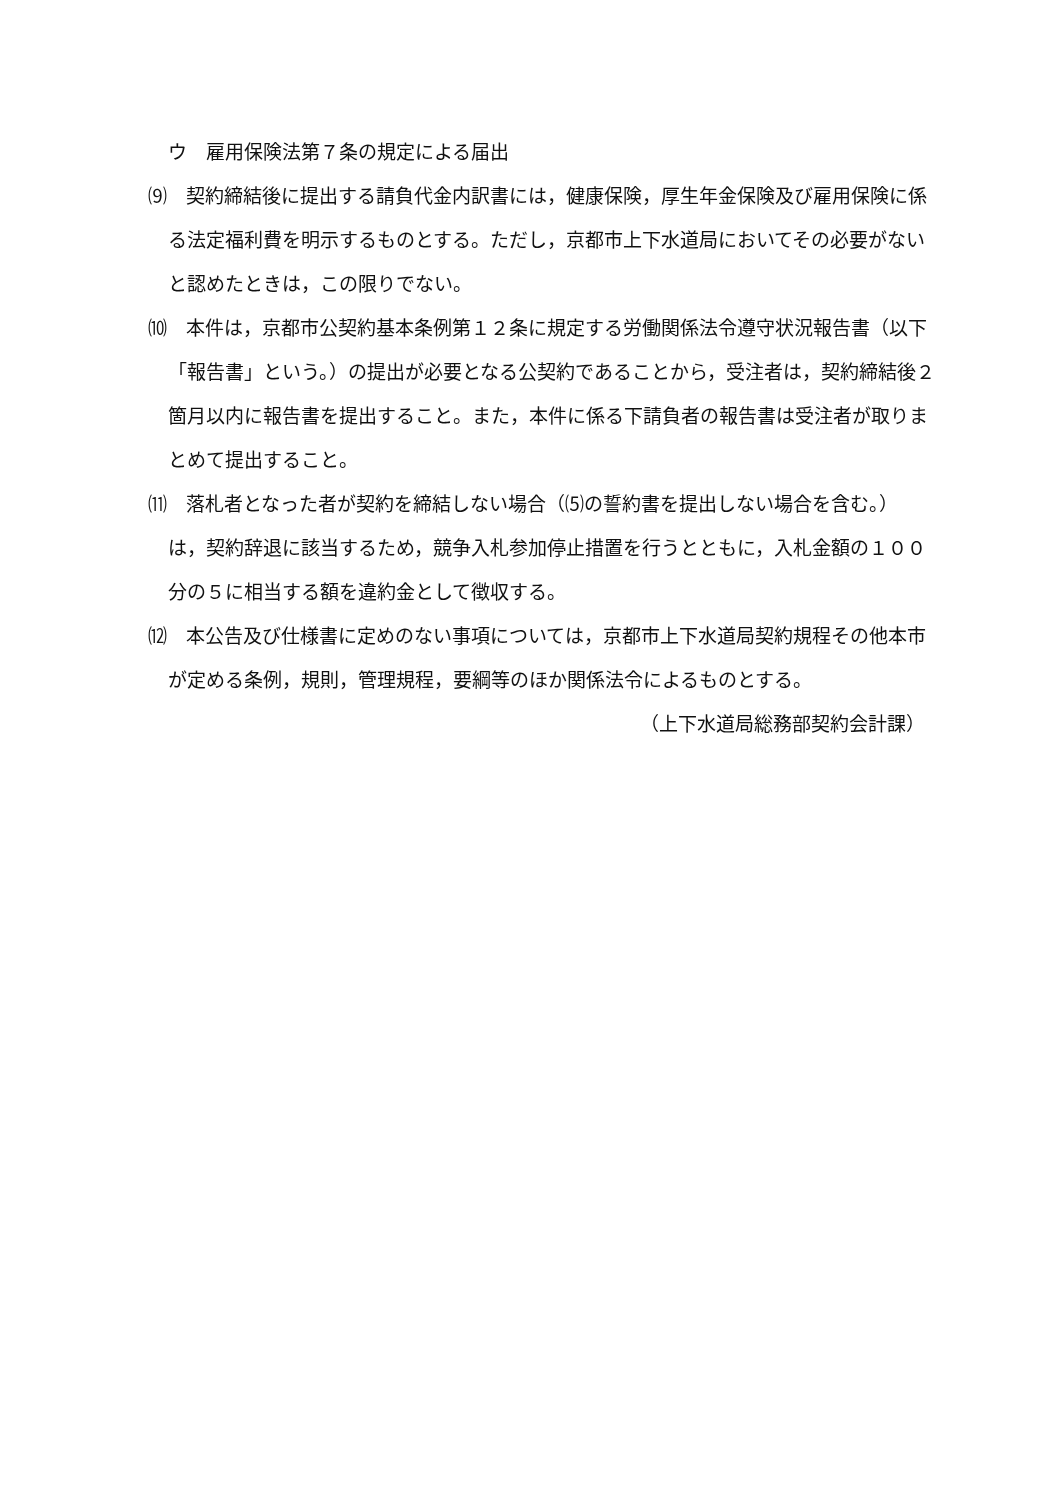ウ　雇用保険法第７条の規定による届出
⑼　契約締結後に提出する請負代金内訳書には，健康保険，厚生年金保険及び雇用保険に係る法定福利費を明示するものとする。ただし，京都市上下水道局においてその必要がないと認めたときは，この限りでない。
⑽　本件は，京都市公契約基本条例第１２条に規定する労働関係法令遵守状況報告書（以下「報告書」という。）の提出が必要となる公契約であることから，受注者は，契約締結後２箇月以内に報告書を提出すること。また，本件に係る下請負者の報告書は受注者が取りまとめて提出すること。
⑾　落札者となった者が契約を締結しない場合（⑸の誓約書を提出しない場合を含む。）は，契約辞退に該当するため，競争入札参加停止措置を行うとともに，入札金額の１００分の５に相当する額を違約金として徴収する。
⑿　本公告及び仕様書に定めのない事項については，京都市上下水道局契約規程その他本市が定める条例，規則，管理規程，要綱等のほか関係法令によるものとする。
（上下水道局総務部契約会計課）